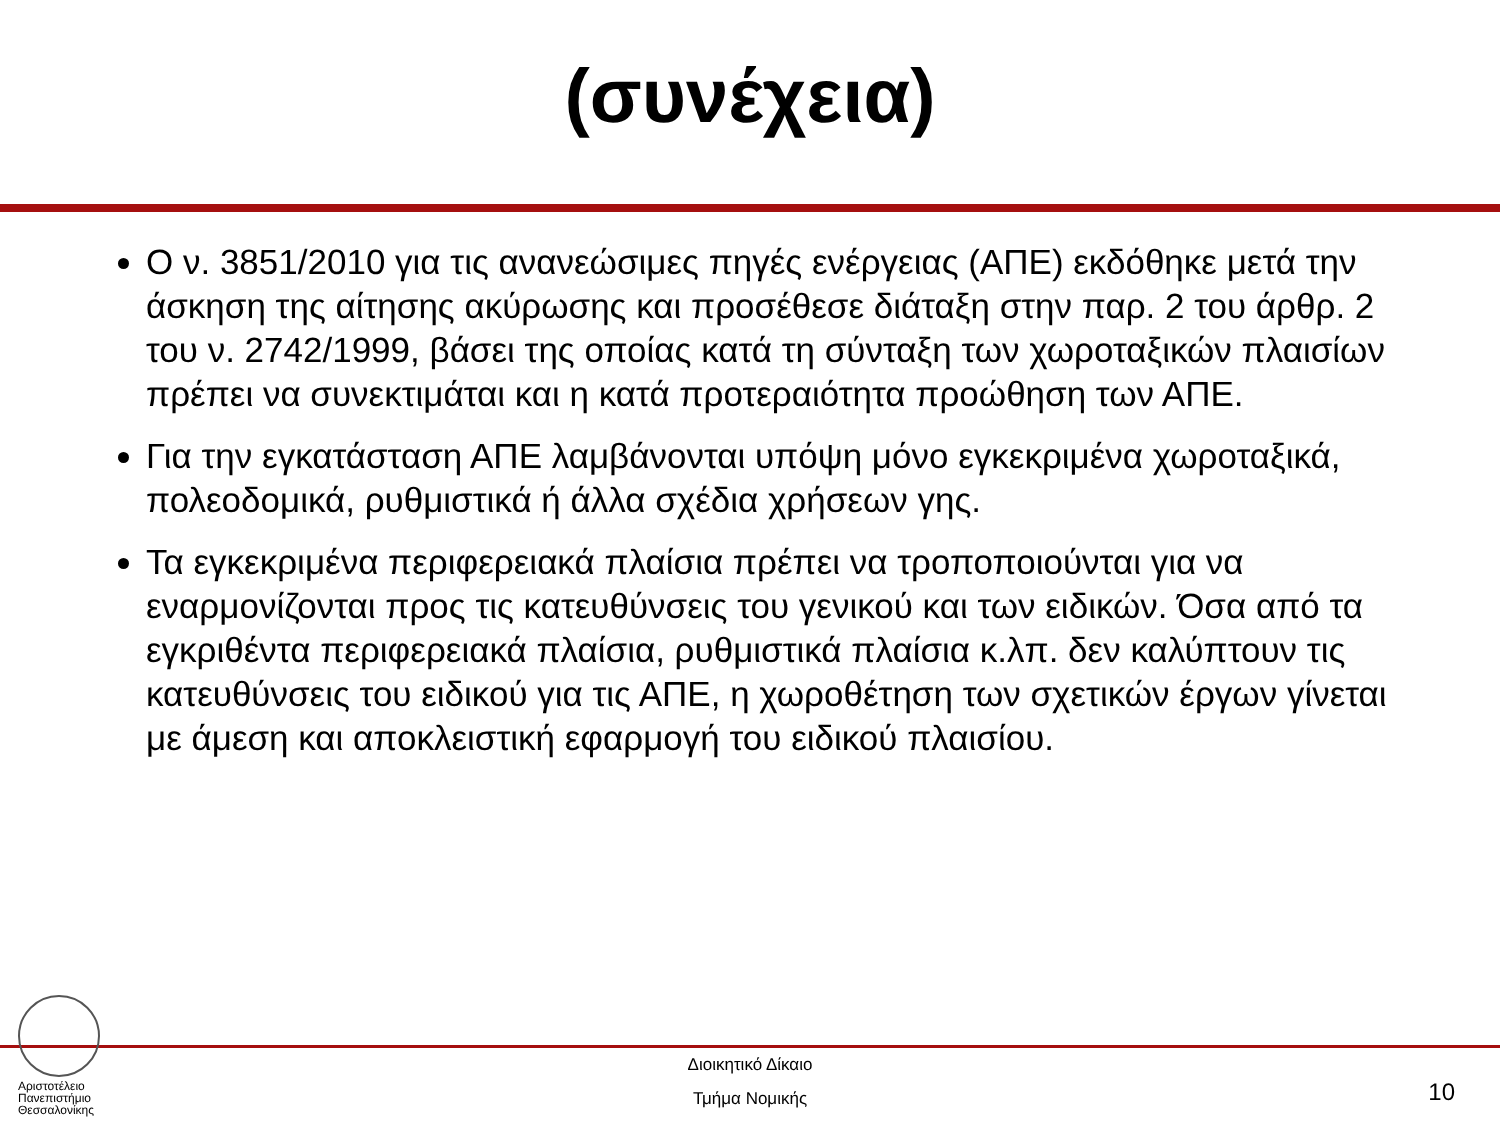(συνέχεια)
Ο ν. 3851/2010 για τις ανανεώσιμες πηγές ενέργειας (ΑΠΕ) εκδόθηκε μετά την άσκηση της αίτησης ακύρωσης και προσέθεσε διάταξη στην παρ. 2 του άρθρ. 2 του ν. 2742/1999, βάσει της οποίας κατά τη σύνταξη των χωροταξικών πλαισίων πρέπει να συνεκτιμάται και η κατά προτεραιότητα προώθηση των ΑΠΕ.
Για την εγκατάσταση ΑΠΕ λαμβάνονται υπόψη μόνο εγκεκριμένα χωροταξικά, πολεοδομικά, ρυθμιστικά ή άλλα σχέδια χρήσεων γης.
Τα εγκεκριμένα περιφερειακά πλαίσια πρέπει να τροποποιούνται για να εναρμονίζονται προς τις κατευθύνσεις του γενικού και των ειδικών. Όσα από τα εγκριθέντα περιφερειακά πλαίσια, ρυθμιστικά πλαίσια κ.λπ. δεν καλύπτουν τις κατευθύνσεις του ειδικού για τις ΑΠΕ, η χωροθέτηση των σχετικών έργων γίνεται με άμεση και αποκλειστική εφαρμογή του ειδικού πλαισίου.
Αριστοτέλειο
Πανεπιστήμιο
Θεσσαλονίκης
Διοικητικό Δίκαιο
Τμήμα Νομικής
10